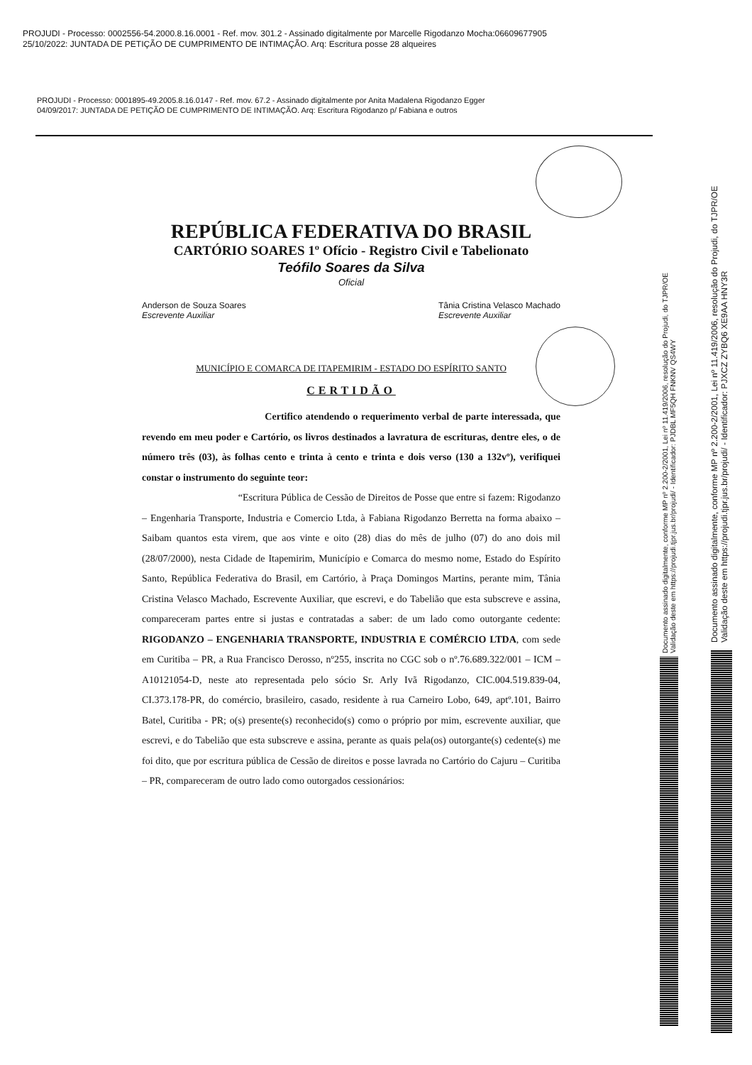PROJUDI - Processo: 0002556-54.2000.8.16.0001 - Ref. mov. 301.2 - Assinado digitalmente por Marcelle Rigodanzo Mocha:06609677905
25/10/2022: JUNTADA DE PETIÇÃO DE CUMPRIMENTO DE INTIMAÇÃO. Arq: Escritura posse 28 alqueires
PROJUDI - Processo: 0001895-49.2005.8.16.0147 - Ref. mov. 67.2 - Assinado digitalmente por Anita Madalena Rigodanzo Egger
04/09/2017: JUNTADA DE PETIÇÃO DE CUMPRIMENTO DE INTIMAÇÃO. Arq: Escritura Rigodanzo p/ Fabiana e outros
REPÚBLICA FEDERATIVA DO BRASIL
CARTÓRIO SOARES 1º Ofício - Registro Civil e Tabelionato
Teófilo Soares da Silva
Oficial
Anderson de Souza Soares
Escrevente Auxiliar
Tânia Cristina Velasco Machado
Escrevente Auxiliar
MUNICÍPIO E COMARCA DE ITAPEMIRIM - ESTADO DO ESPÍRITO SANTO
CERTIDÃO
Certifico atendendo o requerimento verbal de parte interessada, que revendo em meu poder e Cartório, os livros destinados a lavratura de escrituras, dentre eles, o de número três (03), às folhas cento e trinta à cento e trinta e dois verso (130 a 132vº), verifiquei constar o instrumento do seguinte teor:
“Escritura Pública de Cessão de Direitos de Posse que entre si fazem: Rigodanzo – Engenharia Transporte, Industria e Comercio Ltda, à Fabiana Rigodanzo Berretta na forma abaixo – Saibam quantos esta virem, que aos vinte e oito (28) dias do mês de julho (07) do ano dois mil (28/07/2000), nesta Cidade de Itapemirim, Município e Comarca do mesmo nome, Estado do Espírito Santo, República Federativa do Brasil, em Cartório, à Praça Domingos Martins, perante mim, Tânia Cristina Velasco Machado, Escrevente Auxiliar, que escrevi, e do Tabelião que esta subscreve e assina, compareceram partes entre si justas e contratadas a saber: de um lado como outorgante cedente: RIGODANZO – ENGENHARIA TRANSPORTE, INDUSTRIA E COMÉRCIO LTDA, com sede em Curitiba – PR, a Rua Francisco Derosso, nº255, inscrita no CGC sob o nº.76.689.322/001 – ICM – A10121054-D, neste ato representada pelo sócio Sr. Arly Ivã Rigodanzo, CIC.004.519.839-04, CI.373.178-PR, do comércio, brasileiro, casado, residente à rua Carneiro Lobo, 649, aptº.101, Bairro Batel, Curitiba - PR; o(s) presente(s) reconhecido(s) como o próprio por mim, escrevente auxiliar, que escrevi, e do Tabelião que esta subscreve e assina, perante as quais pela(os) outorgante(s) cedente(s) me foi dito, que por escritura pública de Cessão de direitos e posse lavrada no Cartório do Cajuru – Curitiba – PR, compareceram de outro lado como outorgados cessionários:
Documento assinado digitalmente, conforme MP nº 2.200-2/2001, Lei nº 11.419/2006, resolução do Projudi, do TJPR/OE
Validação deste em https://projudi.tjpr.jus.br/projudi/ - Identificador: PJDBL MF5QH FNKNV QS4WY
Documento assinado digitalmente, conforme MP nº 2.200-2/2001, Lei nº 11.419/2006, resolução do Projudi, do TJPR/OE
Validação deste em https://projudi.tjpr.jus.br/projudi/ - Identificador: PJXCZ ZYBQ6 XE9AA HNY3R